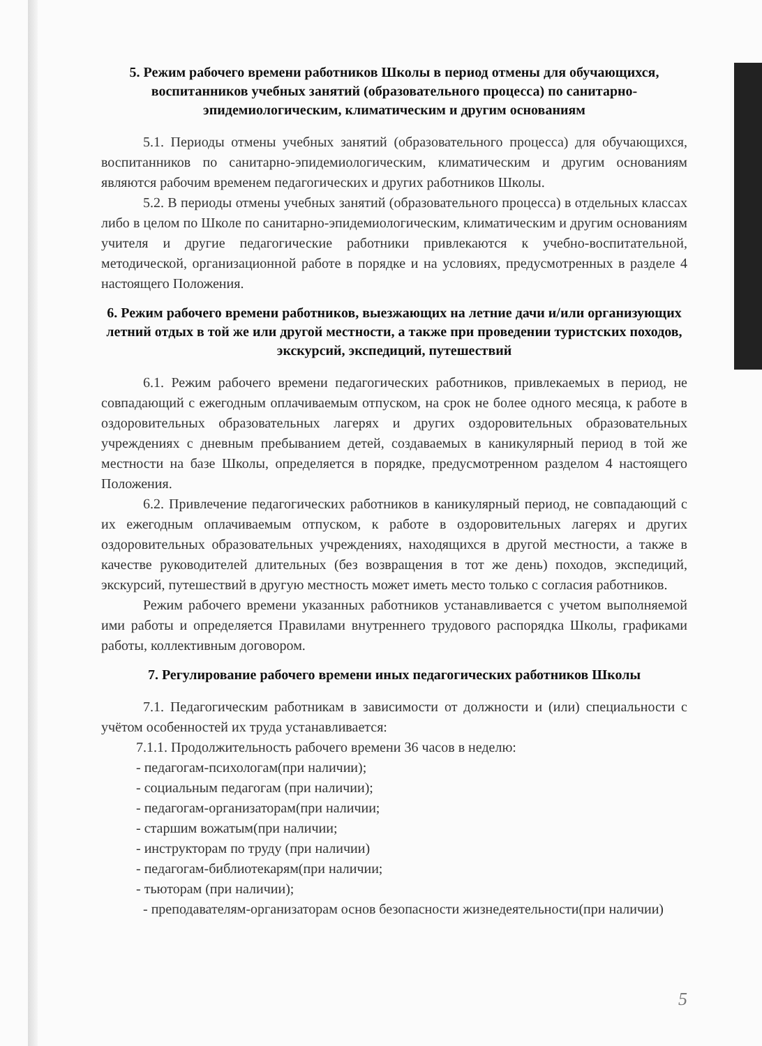5. Режим рабочего времени работников Школы в период отмены для обучающихся, воспитанников учебных занятий (образовательного процесса) по санитарно-эпидемиологическим, климатическим и другим основаниям
5.1. Периоды отмены учебных занятий (образовательного процесса) для обучающихся, воспитанников по санитарно-эпидемиологическим, климатическим и другим основаниям являются рабочим временем педагогических и других работников Школы.
5.2. В периоды отмены учебных занятий (образовательного процесса) в отдельных классах либо в целом по Школе по санитарно-эпидемиологическим, климатическим и другим основаниям учителя и другие педагогические работники привлекаются к учебно-воспитательной, методической, организационной работе в порядке и на условиях, предусмотренных в разделе 4 настоящего Положения.
6. Режим рабочего времени работников, выезжающих на летние дачи и/или организующих летний отдых в той же или другой местности, а также при проведении туристских походов, экскурсий, экспедиций, путешествий
6.1. Режим рабочего времени педагогических работников, привлекаемых в период, не совпадающий с ежегодным оплачиваемым отпуском, на срок не более одного месяца, к работе в оздоровительных образовательных лагерях и других оздоровительных образовательных учреждениях с дневным пребыванием детей, создаваемых в каникулярный период в той же местности на базе Школы, определяется в порядке, предусмотренном разделом 4 настоящего Положения.
6.2. Привлечение педагогических работников в каникулярный период, не совпадающий с их ежегодным оплачиваемым отпуском, к работе в оздоровительных лагерях и других оздоровительных образовательных учреждениях, находящихся в другой местности, а также в качестве руководителей длительных (без возвращения в тот же день) походов, экспедиций, экскурсий, путешествий в другую местность может иметь место только с согласия работников.
Режим рабочего времени указанных работников устанавливается с учетом выполняемой ими работы и определяется Правилами внутреннего трудового распорядка Школы, графиками работы, коллективным договором.
7. Регулирование рабочего времени иных педагогических работников Школы
7.1. Педагогическим работникам в зависимости от должности и (или) специальности с учётом особенностей их труда устанавливается:
7.1.1. Продолжительность рабочего времени 36 часов в неделю:
- педагогам-психологам(при наличии);
- социальным педагогам (при наличии);
- педагогам-организаторам(при наличии;
- старшим вожатым(при наличии;
- инструкторам по труду (при наличии)
- педагогам-библиотекарям(при наличии;
- тьюторам (при наличии);
- преподавателям-организаторам основ безопасности жизнедеятельности(при наличии)
5